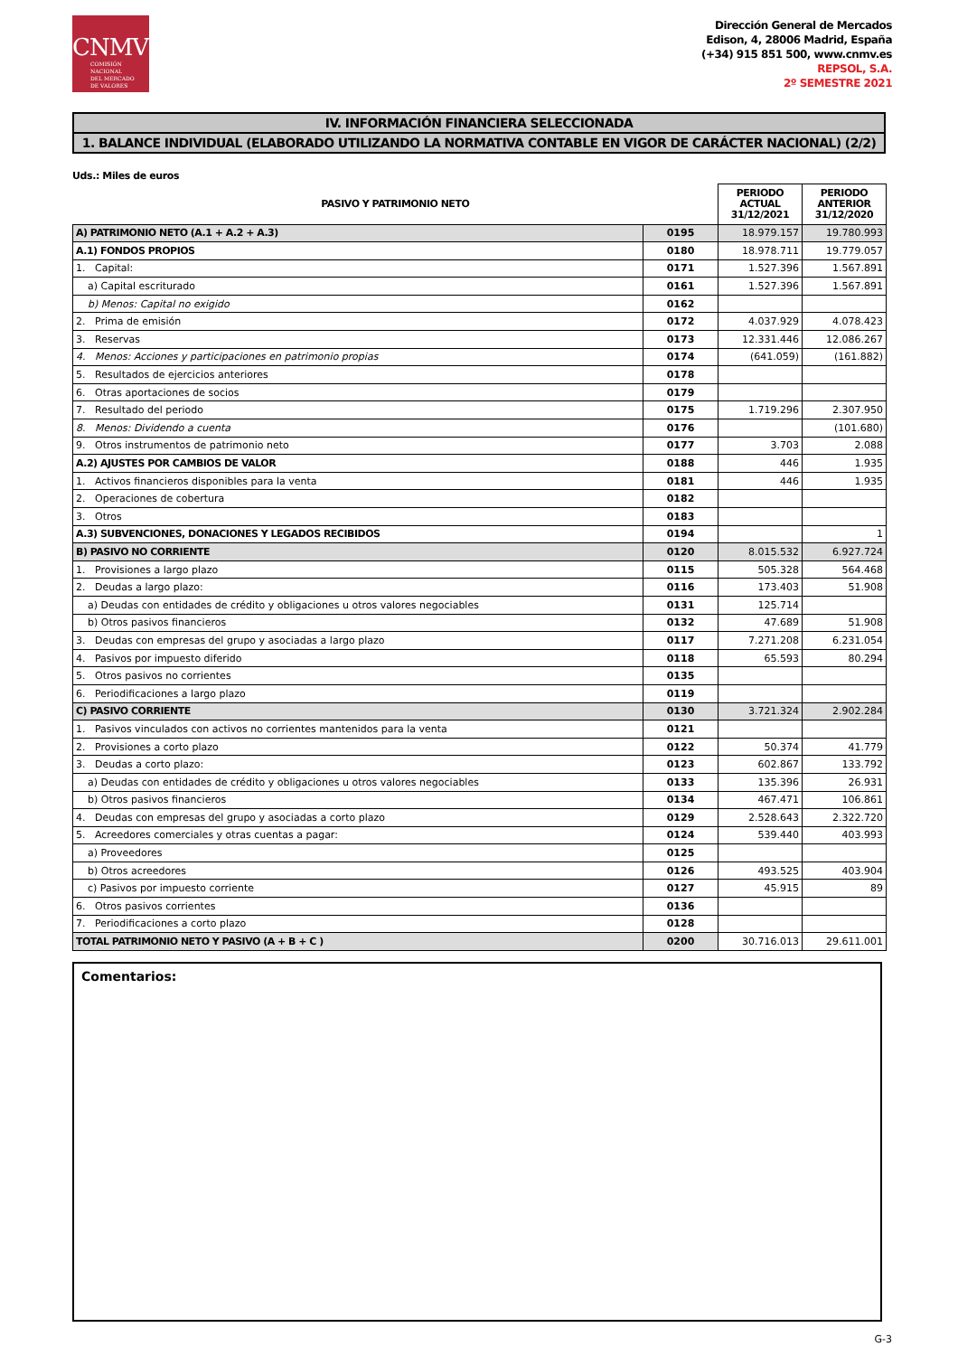CNMV
COMISIÓN
NACIONAL
DEL MERCADO
DE VALORES
Dirección General de Mercados
Edison, 4, 28006 Madrid, España
(+34) 915 851 500, www.cnmv.es
REPSOL, S.A.
2º SEMESTRE 2021
IV. INFORMACIÓN FINANCIERA SELECCIONADA
1. BALANCE INDIVIDUAL (ELABORADO UTILIZANDO LA NORMATIVA CONTABLE EN VIGOR DE CARÁCTER NACIONAL) (2/2)
Uds.: Miles de euros
| PASIVO Y PATRIMONIO NETO | | PERIODO ACTUAL 31/12/2021 | PERIODO ANTERIOR 31/12/2020 |
| --- | --- | --- | --- |
| A) PATRIMONIO NETO (A.1 + A.2 + A.3) | 0195 | 18.979.157 | 19.780.993 |
| A.1) FONDOS PROPIOS | 0180 | 18.978.711 | 19.779.057 |
| 1. Capital: | 0171 | 1.527.396 | 1.567.891 |
| a) Capital escriturado | 0161 | 1.527.396 | 1.567.891 |
| b) Menos: Capital no exigido | 0162 | | |
| 2. Prima de emisión | 0172 | 4.037.929 | 4.078.423 |
| 3. Reservas | 0173 | 12.331.446 | 12.086.267 |
| 4. Menos: Acciones y participaciones en patrimonio propias | 0174 | (641.059) | (161.882) |
| 5. Resultados de ejercicios anteriores | 0178 | | |
| 6. Otras aportaciones de socios | 0179 | | |
| 7. Resultado del periodo | 0175 | 1.719.296 | 2.307.950 |
| 8. Menos: Dividendo a cuenta | 0176 | | (101.680) |
| 9. Otros instrumentos de patrimonio neto | 0177 | 3.703 | 2.088 |
| A.2) AJUSTES POR CAMBIOS DE VALOR | 0188 | 446 | 1.935 |
| 1. Activos financieros disponibles para la venta | 0181 | 446 | 1.935 |
| 2. Operaciones de cobertura | 0182 | | |
| 3. Otros | 0183 | | |
| A.3) SUBVENCIONES, DONACIONES Y LEGADOS RECIBIDOS | 0194 | | 1 |
| B) PASIVO NO CORRIENTE | 0120 | 8.015.532 | 6.927.724 |
| 1. Provisiones a largo plazo | 0115 | 505.328 | 564.468 |
| 2. Deudas a largo plazo: | 0116 | 173.403 | 51.908 |
| a) Deudas con entidades de crédito y obligaciones u otros valores negociables | 0131 | 125.714 | |
| b) Otros pasivos financieros | 0132 | 47.689 | 51.908 |
| 3. Deudas con empresas del grupo y asociadas a largo plazo | 0117 | 7.271.208 | 6.231.054 |
| 4. Pasivos por impuesto diferido | 0118 | 65.593 | 80.294 |
| 5. Otros pasivos no corrientes | 0135 | | |
| 6. Periodificaciones a largo plazo | 0119 | | |
| C) PASIVO CORRIENTE | 0130 | 3.721.324 | 2.902.284 |
| 1. Pasivos vinculados con activos no corrientes mantenidos para la venta | 0121 | | |
| 2. Provisiones a corto plazo | 0122 | 50.374 | 41.779 |
| 3. Deudas a corto plazo: | 0123 | 602.867 | 133.792 |
| a) Deudas con entidades de crédito y obligaciones u otros valores negociables | 0133 | 135.396 | 26.931 |
| b) Otros pasivos financieros | 0134 | 467.471 | 106.861 |
| 4. Deudas con empresas del grupo y asociadas a corto plazo | 0129 | 2.528.643 | 2.322.720 |
| 5. Acreedores comerciales y otras cuentas a pagar: | 0124 | 539.440 | 403.993 |
| a) Proveedores | 0125 | | |
| b) Otros acreedores | 0126 | 493.525 | 403.904 |
| c) Pasivos por impuesto corriente | 0127 | 45.915 | 89 |
| 6. Otros pasivos corrientes | 0136 | | |
| 7. Periodificaciones a corto plazo | 0128 | | |
| TOTAL PATRIMONIO NETO Y PASIVO (A + B + C ) | 0200 | 30.716.013 | 29.611.001 |
Comentarios:
G-3